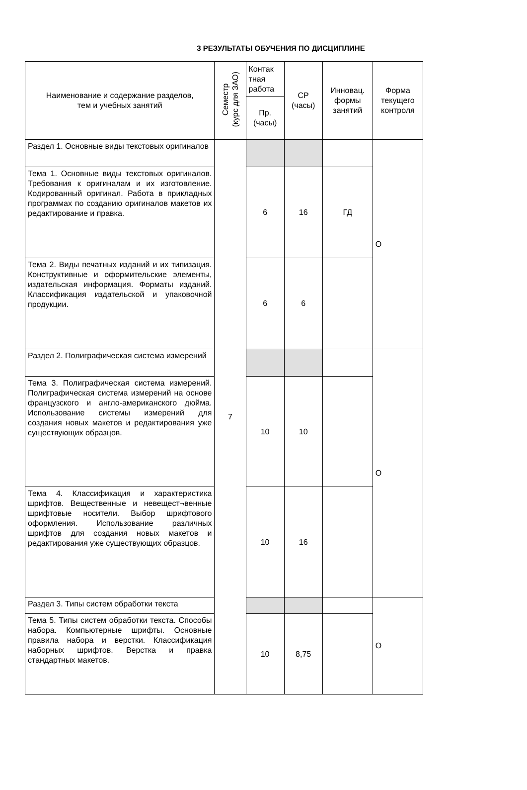3 РЕЗУЛЬТАТЫ ОБУЧЕНИЯ ПО ДИСЦИПЛИНЕ
| Наименование и содержание разделов, тем и учебных занятий | Семестр (курс для ЗАО) | Контак тная работа | СР (часы) | Инновац. формы занятий | Форма текущего контроля |
| --- | --- | --- | --- | --- | --- |
| | | Пр. (часы) | | | |
| Раздел 1. Основные виды текстовых оригиналов | 7 | | | | О |
| Тема 1. Основные виды текстовых оригиналов. Требования к оригиналам и их изготовление. Кодированный оригинал. Работа в прикладных программах по созданию оригиналов макетов их редактирование и правка. | | 6 | 16 | ГД | |
| Тема 2. Виды печатных изданий и их типизация. Конструктивные и оформительские элементы, издательская информация. Форматы изданий. Классификация издательской и упаковочной продукции. | | 6 | 6 | | |
| Раздел 2. Полиграфическая система измерений | | | | | О |
| Тема 3. Полиграфическая система измерений. Полиграфическая система измерений на основе французского и англо-американского дюйма. Использование системы измерений для создания новых макетов и редактирования уже существующих образцов. | | 10 | 10 | | |
| Тема 4. Классификация и характеристика шрифтов. Вещественные и невещест¬венные шрифтовые носители. Выбор шрифтового оформления. Использование различных шрифтов для создания новых макетов и редактирования уже существующих образцов. | | 10 | 16 | | |
| Раздел 3. Типы систем обработки текста | | | | | О |
| Тема 5. Типы систем обработки текста. Способы набора. Компьютерные шрифты. Основные правила набора и верстки. Классификация наборных шрифтов. Верстка и правка стандартных макетов. | | 10 | 8,75 | | |